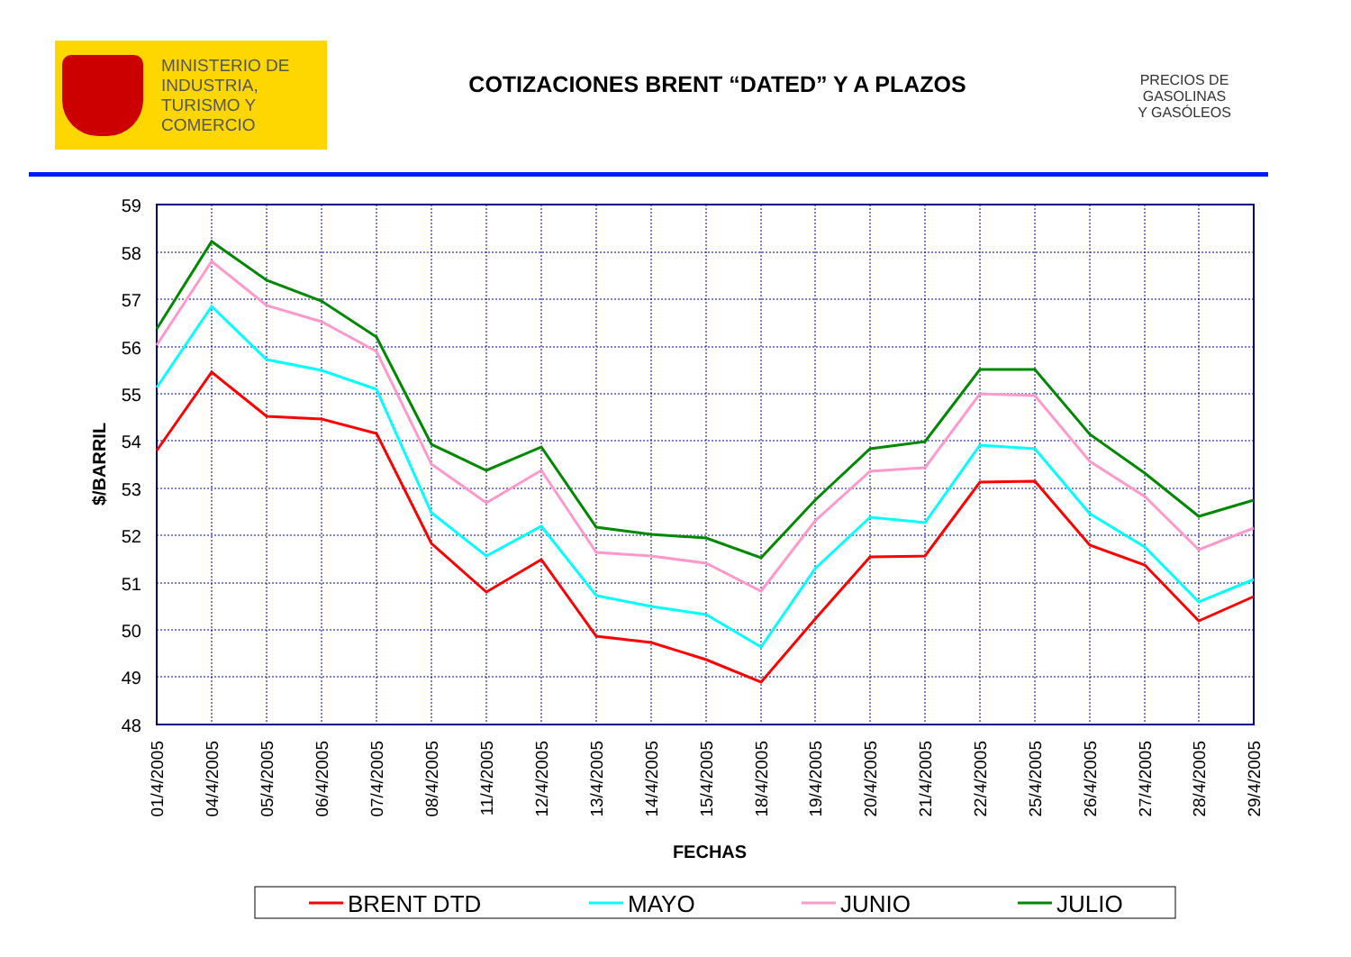MINISTERIO DE
INDUSTRIA,
TURISMO Y
COMERCIO
COTIZACIONES BRENT “DATED” Y A PLAZOS
PRECIOS DE
GASOLINAS
Y GASÓLEOS
59
58
57
56
55
54
53
52
51
50
49
48
$/BARRIL
01/4/2005
04/4/2005
05/4/2005
06/4/2005
07/4/2005
08/4/2005
11/4/2005
12/4/2005
13/4/2005
14/4/2005
15/4/2005
18/4/2005
19/4/2005
20/4/2005
21/4/2005
22/4/2005
25/4/2005
26/4/2005
27/4/2005
28/4/2005
29/4/2005
FECHAS
BRENT DTD
MAYO
JUNIO
JULIO